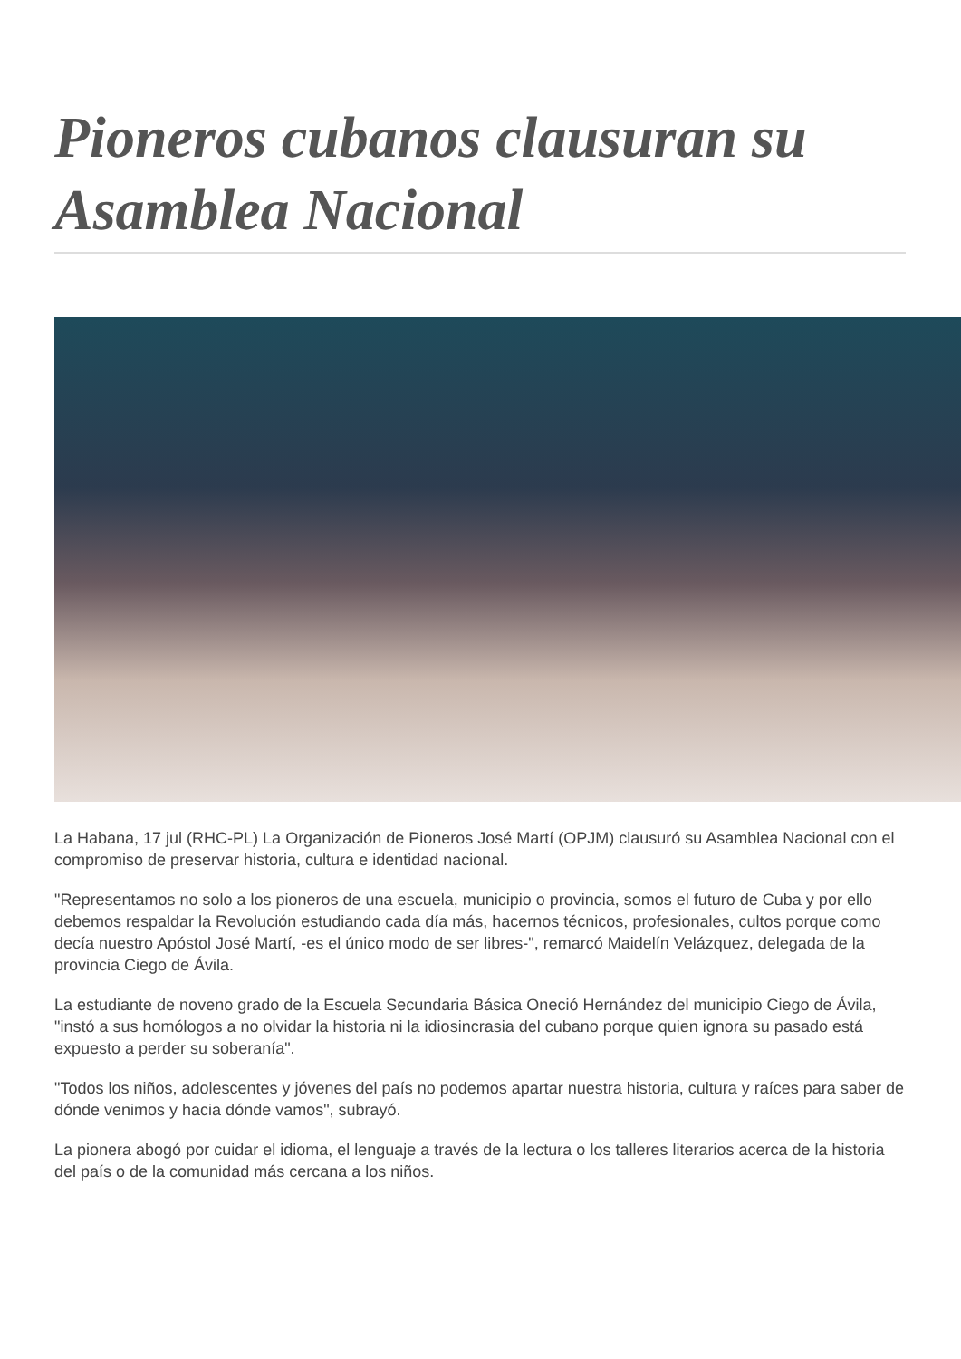Pioneros cubanos clausuran su Asamblea Nacional
La Habana, 17 jul (RHC-PL) La Organización de Pioneros José Martí (OPJM) clausuró su Asamblea Nacional con el compromiso de preservar historia, cultura e identidad nacional.
"Representamos no solo a los pioneros de una escuela, municipio o provincia, somos el futuro de Cuba y por ello debemos respaldar la Revolución estudiando cada día más, hacernos técnicos, profesionales, cultos porque como decía nuestro Apóstol José Martí, -es el único modo de ser libres-", remarcó Maidelín Velázquez, delegada de la provincia Ciego de Ávila.
La estudiante de noveno grado de la Escuela Secundaria Básica Oneció Hernández del municipio Ciego de Ávila, "instó a sus homólogos a no olvidar la historia ni la idiosincrasia del cubano porque quien ignora su pasado está expuesto a perder su soberanía".
"Todos los niños, adolescentes y jóvenes del país no podemos apartar nuestra historia, cultura y raíces para saber de dónde venimos y hacia dónde vamos", subrayó.
La pionera abogó por cuidar el idioma, el lenguaje a través de la lectura o los talleres literarios acerca de la historia del país o de la comunidad más cercana a los niños.